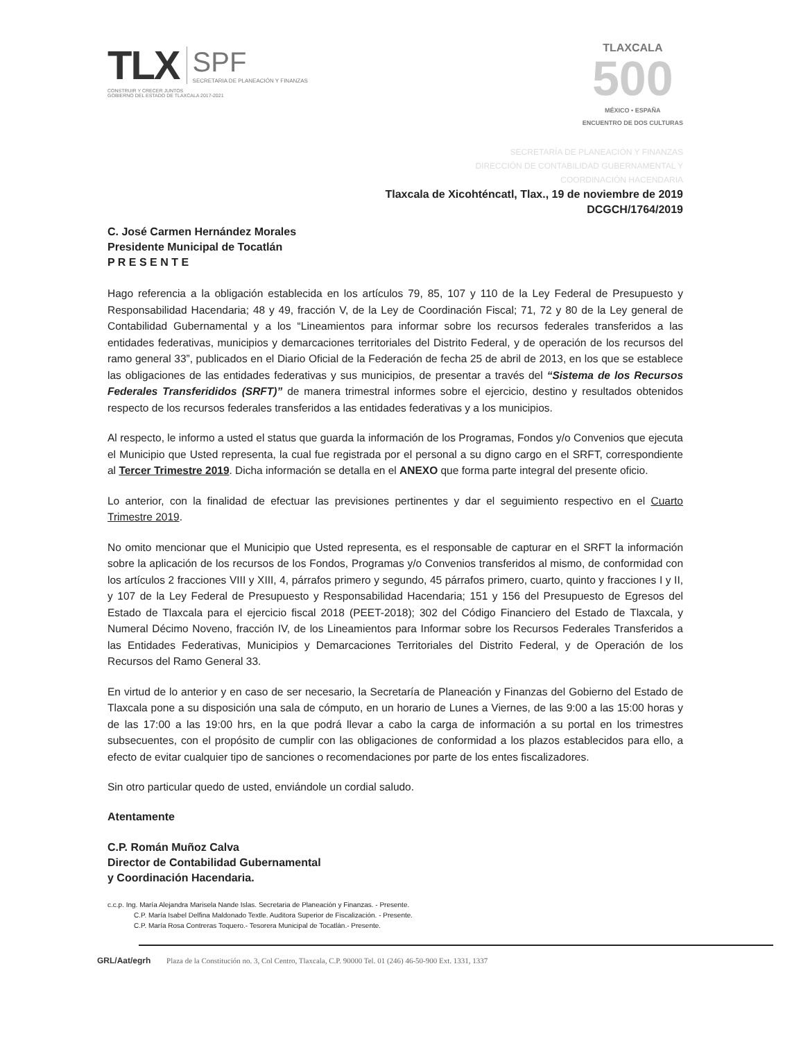TLX SPF
SECRETARIA DE PLANEACIÓN Y FINANZAS
CONSTRUIR Y CRECER JUNTOS
GOBIERNO DEL ESTADO DE TLAXCALA 2017-2021
TLAXCALA
500
MÉXICO • ESPAÑA
ENCUENTRO DE DOS CULTURAS
SECRETARÍA DE PLANEACIÓN Y FINANZAS
DIRECCIÓN DE CONTABILIDAD GUBERNAMENTAL Y
COORDINACIÓN HACENDARIA
Tlaxcala de Xicohténcatl, Tlax., 19 de noviembre de 2019
DCGCH/1764/2019
C. José Carmen Hernández Morales
Presidente Municipal de Tocatlán
P R E S E N T E
Hago referencia a la obligación establecida en los artículos 79, 85, 107 y 110 de la Ley Federal de Presupuesto y Responsabilidad Hacendaria; 48 y 49, fracción V, de la Ley de Coordinación Fiscal; 71, 72 y 80 de la Ley general de Contabilidad Gubernamental y a los “Lineamientos para informar sobre los recursos federales transferidos a las entidades federativas, municipios y demarcaciones territoriales del Distrito Federal, y de operación de los recursos del ramo general 33”, publicados en el Diario Oficial de la Federación de fecha 25 de abril de 2013, en los que se establece las obligaciones de las entidades federativas y sus municipios, de presentar a través del “Sistema de los Recursos Federales Transferididos (SRFT)” de manera trimestral informes sobre el ejercicio, destino y resultados obtenidos respecto de los recursos federales transferidos a las entidades federativas y a los municipios.
Al respecto, le informo a usted el status que guarda la información de los Programas, Fondos y/o Convenios que ejecuta el Municipio que Usted representa, la cual fue registrada por el personal a su digno cargo en el SRFT, correspondiente al Tercer Trimestre 2019. Dicha información se detalla en el ANEXO que forma parte integral del presente oficio.
Lo anterior, con la finalidad de efectuar las previsiones pertinentes y dar el seguimiento respectivo en el Cuarto Trimestre 2019.
No omito mencionar que el Municipio que Usted representa, es el responsable de capturar en el SRFT la información sobre la aplicación de los recursos de los Fondos, Programas y/o Convenios transferidos al mismo, de conformidad con los artículos 2 fracciones VIII y XIII, 4, párrafos primero y segundo, 45 párrafos primero, cuarto, quinto y fracciones I y II, y 107 de la Ley Federal de Presupuesto y Responsabilidad Hacendaria; 151 y 156 del Presupuesto de Egresos del Estado de Tlaxcala para el ejercicio fiscal 2018 (PEET-2018); 302 del Código Financiero del Estado de Tlaxcala, y Numeral Décimo Noveno, fracción IV, de los Lineamientos para Informar sobre los Recursos Federales Transferidos a las Entidades Federativas, Municipios y Demarcaciones Territoriales del Distrito Federal, y de Operación de los Recursos del Ramo General 33.
En virtud de lo anterior y en caso de ser necesario, la Secretaría de Planeación y Finanzas del Gobierno del Estado de Tlaxcala pone a su disposición una sala de cómputo, en un horario de Lunes a Viernes, de las 9:00 a las 15:00 horas y de las 17:00 a las 19:00 hrs, en la que podrá llevar a cabo la carga de información a su portal en los trimestres subsecuentes, con el propósito de cumplir con las obligaciones de conformidad a los plazos establecidos para ello, a efecto de evitar cualquier tipo de sanciones o recomendaciones por parte de los entes fiscalizadores.
Sin otro particular quedo de usted, enviándole un cordial saludo.
Atentamente
C.P. Román Muñoz Calva
Director de Contabilidad Gubernamental
y Coordinación Hacendaria.
c.c.p. Ing. María Alejandra Marisela Nande Islas. Secretaria de Planeación y Finanzas. - Presente.
C.P. María Isabel Delfina Maldonado Textle. Auditora Superior de Fiscalización. - Presente.
C.P. María Rosa Contreras Toquero.- Tesorera Municipal de Tocatlán.- Presente.
GRL/Aat/egrh Plaza de la Constitución no. 3, Col Centro, Tlaxcala, C.P. 90000 Tel. 01 (246) 46-50-900 Ext. 1331, 1337